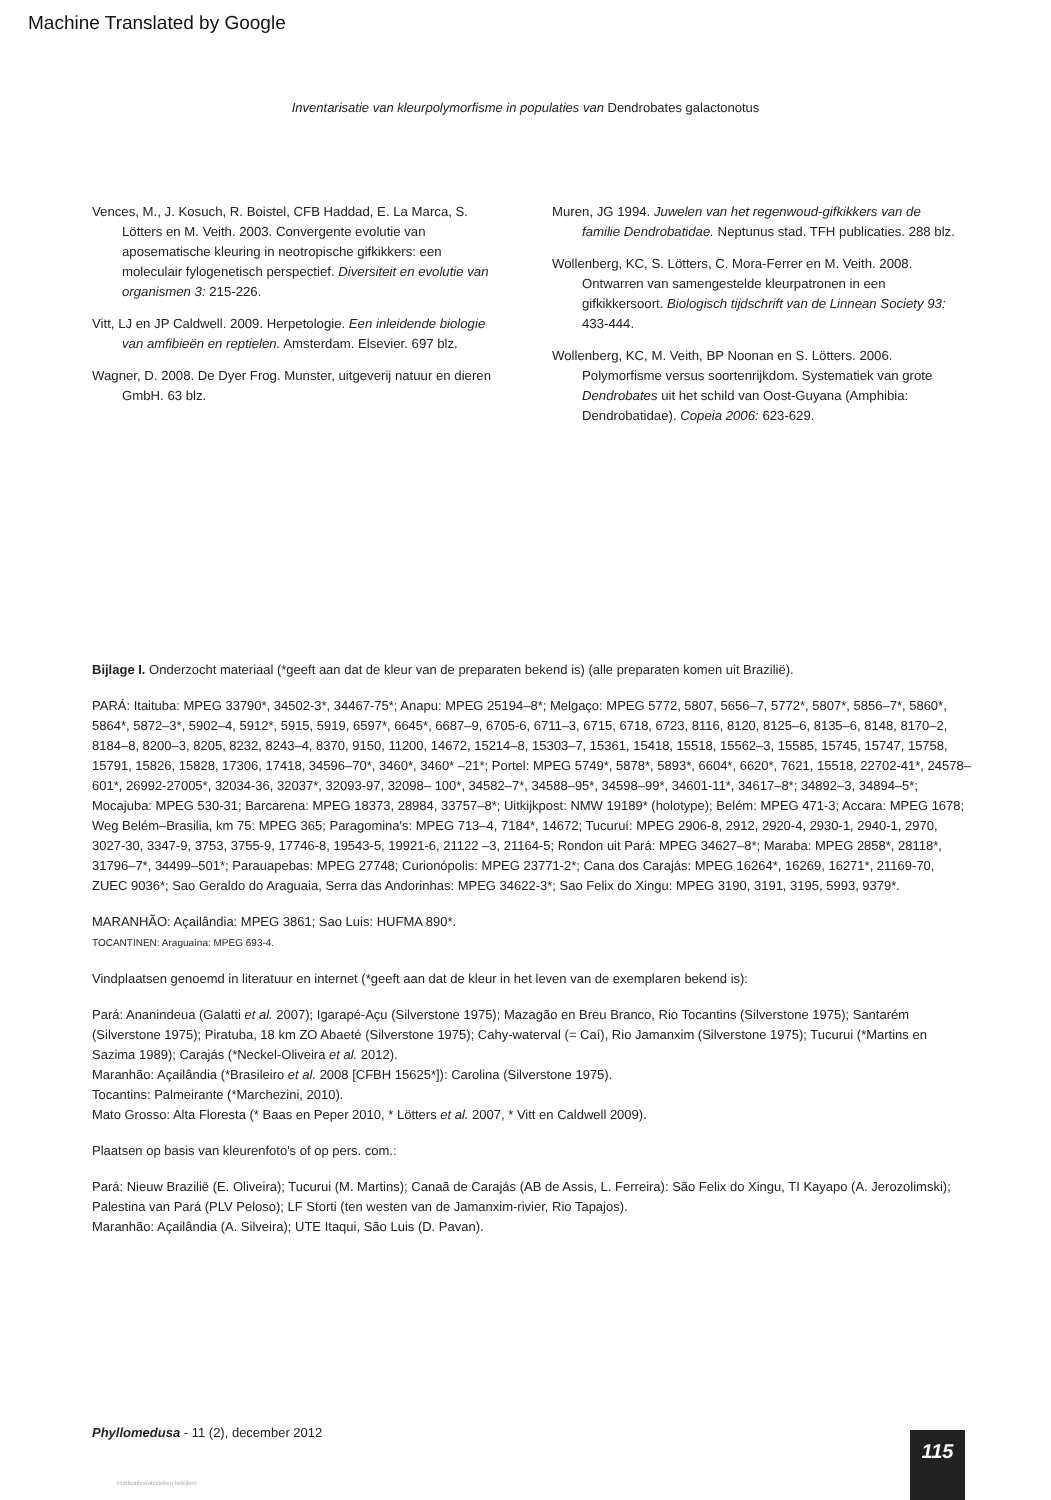Machine Translated by Google
Inventarisatie van kleurpolymorfisme in populaties van Dendrobates galactonotus
Vences, M., J. Kosuch, R. Boistel, CFB Haddad, E. La Marca, S. Lötters en M. Veith. 2003. Convergente evolutie van aposematische kleuring in neotropische gifkikkers: een moleculair fylogenetisch perspectief. Diversiteit en evolutie van organismen 3: 215-226.
Vitt, LJ en JP Caldwell. 2009. Herpetologie. Een inleidende biologie van amfibieën en reptielen. Amsterdam. Elsevier. 697 blz.
Wagner, D. 2008. De Dyer Frog. Munster, uitgeverij natuur en dieren GmbH. 63 blz.
Muren, JG 1994. Juwelen van het regenwoud-gifkikkers van de familie Dendrobatidae. Neptunus stad. TFH publicaties. 288 blz.
Wollenberg, KC, S. Lötters, C. Mora-Ferrer en M. Veith. 2008. Ontwarren van samengestelde kleurpatronen in een gifkikkersoort. Biologisch tijdschrift van de Linnean Society 93: 433-444.
Wollenberg, KC, M. Veith, BP Noonan en S. Lötters. 2006. Polymorfisme versus soortenrijkdom. Systematiek van grote Dendrobates uit het schild van Oost-Guyana (Amphibia: Dendrobatidae). Copeia 2006: 623-629.
Bijlage I. Onderzocht materiaal (*geeft aan dat de kleur van de preparaten bekend is) (alle preparaten komen uit Brazilië).
PARÁ: Itaituba: MPEG 33790*, 34502-3*, 34467-75*; Anapu: MPEG 25194–8*; Melgaço: MPEG 5772, 5807, 5656–7, 5772*, 5807*, 5856–7*, 5860*, 5864*, 5872–3*, 5902–4, 5912*, 5915, 5919, 6597*, 6645*, 6687–9, 6705-6, 6711–3, 6715, 6718, 6723, 8116, 8120, 8125–6, 8135–6, 8148, 8170–2, 8184–8, 8200–3, 8205, 8232, 8243–4, 8370, 9150, 11200, 14672, 15214–8, 15303–7, 15361, 15418, 15518, 15562–3, 15585, 15745, 15747, 15758, 15791, 15826, 15828, 17306, 17418, 34596–70*, 3460*, 3460* –21*; Portel: MPEG 5749*, 5878*, 5893*, 6604*, 6620*, 7621, 15518, 22702-41*, 24578–601*, 26992-27005*, 32034-36, 32037*, 32093-97, 32098– 100*, 34582–7*, 34588–95*, 34598–99*, 34601-11*, 34617–8*; 34892–3, 34894–5*; Mocajuba: MPEG 530-31; Barcarena: MPEG 18373, 28984, 33757–8*; Uitkijkpost: NMW 19189* (holotype); Belém: MPEG 471-3; Accara: MPEG 1678; Weg Belém–Brasilia, km 75: MPEG 365; Paragomina's: MPEG 713–4, 7184*, 14672; Tucuruí: MPEG 2906-8, 2912, 2920-4, 2930-1, 2940-1, 2970, 3027-30, 3347-9, 3753, 3755-9, 17746-8, 19543-5, 19921-6, 21122 –3, 21164-5; Rondon uit Pará: MPEG 34627–8*; Maraba: MPEG 2858*, 28118*, 31796–7*, 34499–501*; Parauapebas: MPEG 27748; Curionópolis: MPEG 23771-2*; Cana dos Carajás: MPEG 16264*, 16269, 16271*, 21169-70, ZUEC 9036*; Sao Geraldo do Araguaia, Serra das Andorinhas: MPEG 34622-3*; Sao Felix do Xingu: MPEG 3190, 3191, 3195, 5993, 9379*.
MARANHÃO: Açailândia: MPEG 3861; Sao Luis: HUFMA 890*.
TOCANTINEN: Araguaína: MPEG 693-4.
Vindplaatsen genoemd in literatuur en internet (*geeft aan dat de kleur in het leven van de exemplaren bekend is):
Pará: Ananindeua (Galatti et al. 2007); Igarapé-Açu (Silverstone 1975); Mazagão en Breu Branco, Rio Tocantins (Silverstone 1975); Santarém (Silverstone 1975); Piratuba, 18 km ZO Abaeté (Silverstone 1975); Cahy-waterval (= Caí), Rio Jamanxim (Silverstone 1975); Tucurui (*Martins en Sazima 1989); Carajás (*Neckel-Oliveira et al. 2012).
Maranhão: Açailândia (*Brasileiro et al. 2008 [CFBH 15625*]): Carolina (Silverstone 1975).
Tocantins: Palmeirante (*Marchezini, 2010).
Mato Grosso: Alta Floresta (* Baas en Peper 2010, * Lötters et al. 2007, * Vitt en Caldwell 2009).
Plaatsen op basis van kleurenfoto's of op pers. com.:
Pará: Nieuw Brazilië (E. Oliveira); Tucurui (M. Martins); Canaã de Carajás (AB de Assis, L. Ferreira): São Felix do Xingu, TI Kayapo (A. Jerozolimski); Palestina van Pará (PLV Peloso); LF Storti (ten westen van de Jamanxim-rivier, Rio Tapajos).
Maranhão: Açailândia (A. Silveira); UTE Itaqui, São Luis (D. Pavan).
Phyllomedusa - 11 (2), december 2012
115
Publicatiestatistieken bekijken